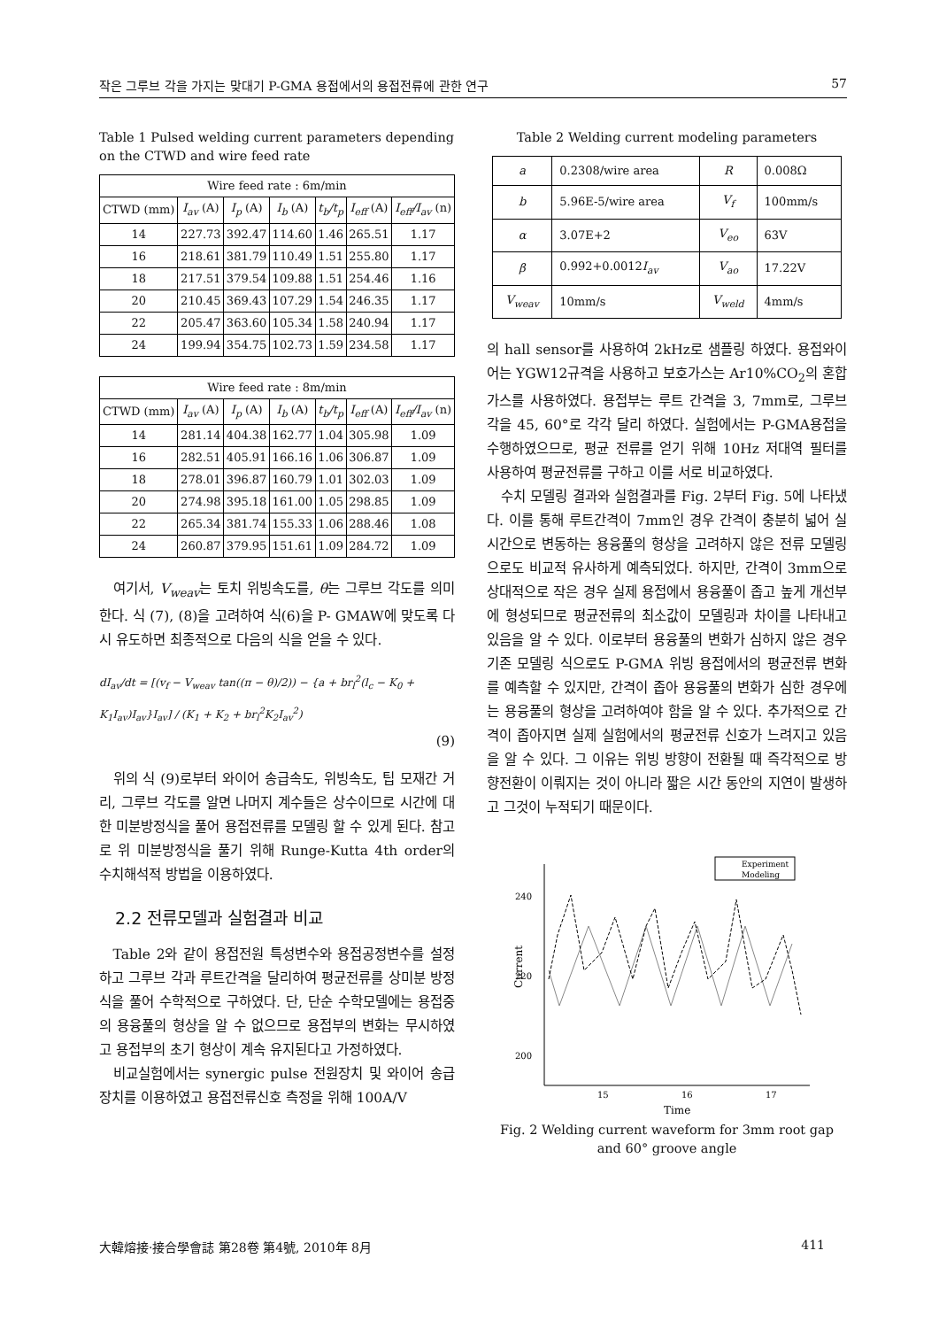작은 그루브 각을 가지는 맞대기 P-GMA 용접에서의 용접전류에 관한 연구 57
Table 1 Pulsed welding current parameters depending on the CTWD and wire feed rate
| Wire feed rate : 6m/min | | | | | | |
| --- | --- | --- | --- | --- | --- | --- |
| CTWD (mm) | I<sub>av</sub> (A) | I<sub>p</sub> (A) | I<sub>b</sub> (A) | t<sub>b</sub>/t<sub>p</sub> | I<sub>eff</sub> (A) | I<sub>eff</sub>/I<sub>av</sub> (n) |
| 14 | 227.73 | 392.47 | 114.60 | 1.46 | 265.51 | 1.17 |
| 16 | 218.61 | 381.79 | 110.49 | 1.51 | 255.80 | 1.17 |
| 18 | 217.51 | 379.54 | 109.88 | 1.51 | 254.46 | 1.16 |
| 20 | 210.45 | 369.43 | 107.29 | 1.54 | 246.35 | 1.17 |
| 22 | 205.47 | 363.60 | 105.34 | 1.58 | 240.94 | 1.17 |
| 24 | 199.94 | 354.75 | 102.73 | 1.59 | 234.58 | 1.17 |
| Wire feed rate : 8m/min | | | | | | |
| --- | --- | --- | --- | --- | --- | --- |
| CTWD (mm) | I<sub>av</sub> (A) | I<sub>p</sub> (A) | I<sub>b</sub> (A) | t<sub>b</sub>/t<sub>p</sub> | I<sub>eff</sub> (A) | I<sub>eff</sub>/I<sub>av</sub> (n) |
| 14 | 281.14 | 404.38 | 162.77 | 1.04 | 305.98 | 1.09 |
| 16 | 282.51 | 405.91 | 166.16 | 1.06 | 306.87 | 1.09 |
| 18 | 278.01 | 396.87 | 160.79 | 1.01 | 302.03 | 1.09 |
| 20 | 274.98 | 395.18 | 161.00 | 1.05 | 298.85 | 1.09 |
| 22 | 265.34 | 381.74 | 155.33 | 1.06 | 288.46 | 1.08 |
| 24 | 260.87 | 379.95 | 151.61 | 1.09 | 284.72 | 1.09 |
여기서, V<sub>weav</sub>는 토치 위빙속도를, θ는 그루브 각도를 의미한다. 식 (7), (8)을 고려하여 식(6)을 P- GMAW에 맞도록 다시 유도하면 최종적으로 다음의 식을 얻을 수 있다.
dI<sub>av</sub>/dt = [(v<sub>f</sub> − V<sub>weav</sub> tan((π − θ)/2)) − {a + br<sub>l</sub><sup>2</sup>(l<sub>c</sub> − K<sub>0</sub> + K<sub>1</sub>I<sub>av</sub>)I<sub>av</sub>}I<sub>av</sub>] / (K<sub>1</sub> + K<sub>2</sub> + br<sub>l</sub><sup>2</sup>K<sub>2</sub>I<sub>av</sub><sup>2</sup>)
(9)
위의 식 (9)로부터 와이어 송급속도, 위빙속도, 팁 모재간 거리, 그루브 각도를 알면 나머지 계수들은 상수이므로 시간에 대한 미분방정식을 풀어 용접전류를 모델링 할 수 있게 된다. 참고로 위 미분방정식을 풀기 위해 Runge-Kutta 4th order의 수치해석적 방법을 이용하였다.
2.2 전류모델과 실험결과 비교
Table 2와 같이 용접전원 특성변수와 용접공정변수를 설정하고 그루브 각과 루트간격을 달리하여 평균전류를 상미분 방정식을 풀어 수학적으로 구하였다. 단, 단순 수학모델에는 용접중의 용융풀의 형상을 알 수 없으므로 용접부의 변화는 무시하였고 용접부의 초기 형상이 계속 유지된다고 가정하였다.
비교실험에서는 synergic pulse 전원장치 및 와이어 송급장치를 이용하였고 용접전류신호 측정을 위해 100A/V
Table 2 Welding current modeling parameters
| a | 0.2308/wire area | R | 0.008Ω |
| b | 5.96E-5/wire area | V<sub>f</sub> | 100mm/s |
| α | 3.07E+2 | V<sub>eo</sub> | 63V |
| β | 0.992+0.0012 I<sub>av</sub> | V<sub>ao</sub> | 17.22V |
| V<sub>weav</sub> | 10mm/s | V<sub>weld</sub> | 4mm/s |
의 hall sensor를 사용하여 2kHz로 샘플링 하였다. 용접와이어는 YGW12규격을 사용하고 보호가스는 Ar10%CO<sub>2</sub>의 혼합가스를 사용하였다. 용접부는 루트 간격을 3, 7mm로, 그루브 각을 45, 60°로 각각 달리 하였다. 실험에서는 P-GMA용접을 수행하였으므로, 평균 전류를 얻기 위해 10Hz 저대역 필터를 사용하여 평균전류를 구하고 이를 서로 비교하였다.
수치 모델링 결과와 실험결과를 Fig. 2부터 Fig. 5에 나타냈다. 이를 통해 루트간격이 7mm인 경우 간격이 충분히 넓어 실시간으로 변동하는 용융풀의 형상을 고려하지 않은 전류 모델링으로도 비교적 유사하게 예측되었다. 하지만, 간격이 3mm으로 상대적으로 작은 경우 실제 용접에서 용융풀이 좁고 높게 개선부에 형성되므로 평균전류의 최소값이 모델링과 차이를 나타내고 있음을 알 수 있다. 이로부터 용융풀의 변화가 심하지 않은 경우 기존 모델링 식으로도 P-GMA 위빙 용접에서의 평균전류 변화를 예측할 수 있지만, 간격이 좁아 용융풀의 변화가 심한 경우에는 용융풀의 형상을 고려하여야 함을 알 수 있다. 추가적으로 간격이 좁아지면 실제 실험에서의 평균전류 신호가 느려지고 있음을 알 수 있다. 그 이유는 위빙 방향이 전환될 때 즉각적으로 방향전환이 이뤄지는 것이 아니라 짧은 시간 동안의 지연이 발생하고 그것이 누적되기 때문이다.
240
220
200
15
16
17
Time
Current
Experiment
Modeling
Fig. 2 Welding current waveform for 3mm root gap and 60° groove angle
大韓熔接·接合學會誌 第28卷 第4號, 2010年 8月 411